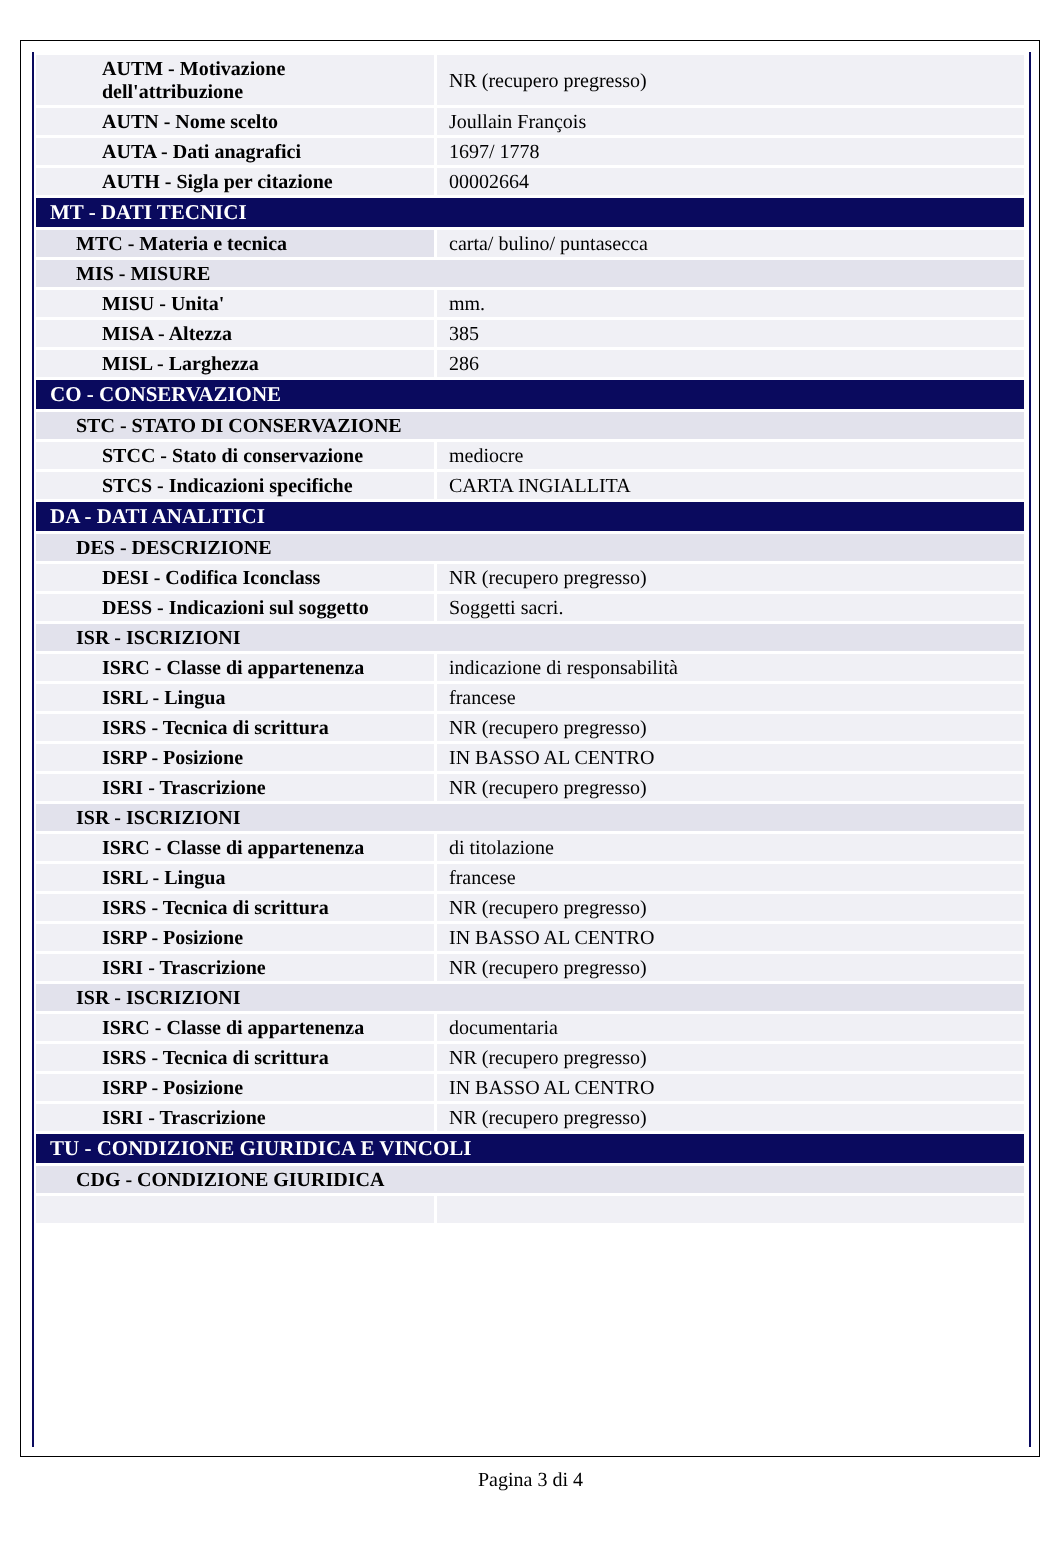| AUTM - Motivazione dell'attribuzione | NR (recupero pregresso) |
| AUTN - Nome scelto | Joullain François |
| AUTA - Dati anagrafici | 1697/ 1778 |
| AUTH - Sigla per citazione | 00002664 |
| MT - DATI TECNICI | |
| MTC - Materia e tecnica | carta/ bulino/ puntasecca |
| MIS - MISURE | |
| MISU - Unita' | mm. |
| MISA - Altezza | 385 |
| MISL - Larghezza | 286 |
| CO - CONSERVAZIONE | |
| STC - STATO DI CONSERVAZIONE | |
| STCC - Stato di conservazione | mediocre |
| STCS - Indicazioni specifiche | CARTA INGIALLITA |
| DA - DATI ANALITICI | |
| DES - DESCRIZIONE | |
| DESI - Codifica Iconclass | NR (recupero pregresso) |
| DESS - Indicazioni sul soggetto | Soggetti sacri. |
| ISR - ISCRIZIONI | |
| ISRC - Classe di appartenenza | indicazione di responsabilità |
| ISRL - Lingua | francese |
| ISRS - Tecnica di scrittura | NR (recupero pregresso) |
| ISRP - Posizione | IN BASSO AL CENTRO |
| ISRI - Trascrizione | NR (recupero pregresso) |
| ISR - ISCRIZIONI | |
| ISRC - Classe di appartenenza | di titolazione |
| ISRL - Lingua | francese |
| ISRS - Tecnica di scrittura | NR (recupero pregresso) |
| ISRP - Posizione | IN BASSO AL CENTRO |
| ISRI - Trascrizione | NR (recupero pregresso) |
| ISR - ISCRIZIONI | |
| ISRC - Classe di appartenenza | documentaria |
| ISRS - Tecnica di scrittura | NR (recupero pregresso) |
| ISRP - Posizione | IN BASSO AL CENTRO |
| ISRI - Trascrizione | NR (recupero pregresso) |
| TU - CONDIZIONE GIURIDICA E VINCOLI | |
| CDG - CONDIZIONE GIURIDICA | |
Pagina 3 di 4